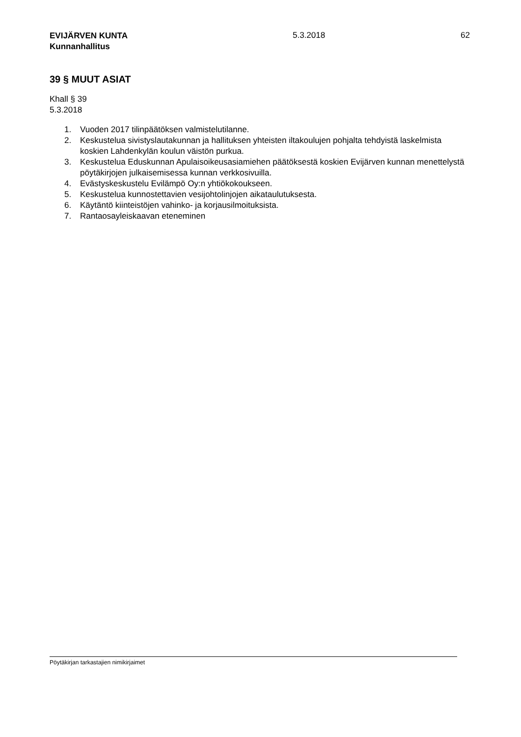EVIJÄRVEN KUNTA
Kunnanhallitus
5.3.2018 62
39 § MUUT ASIAT
Khall § 39
5.3.2018
1. Vuoden 2017 tilinpäätöksen valmistelutilanne.
2. Keskustelua sivistyslautakunnan ja hallituksen yhteisten iltakoulujen pohjalta tehdyistä laskelmista koskien Lahdenkylän koulun väistön purkua.
3. Keskustelua Eduskunnan Apulaisoikeusasiamiehen päätöksestä koskien Evijärven kunnan menettelystä pöytäkirjojen julkaisemisessa kunnan verkkosivuilla.
4. Evästyskeskustelu Evilämpö Oy:n yhtiökokoukseen.
5. Keskustelua kunnostettavien vesijohtolinjojen aikataulutuksesta.
6. Käytäntö kiinteistöjen vahinko- ja korjausilmoituksista.
7. Rantaosayleiskaavan eteneminen
Pöytäkirjan tarkastajien nimikirjaimet